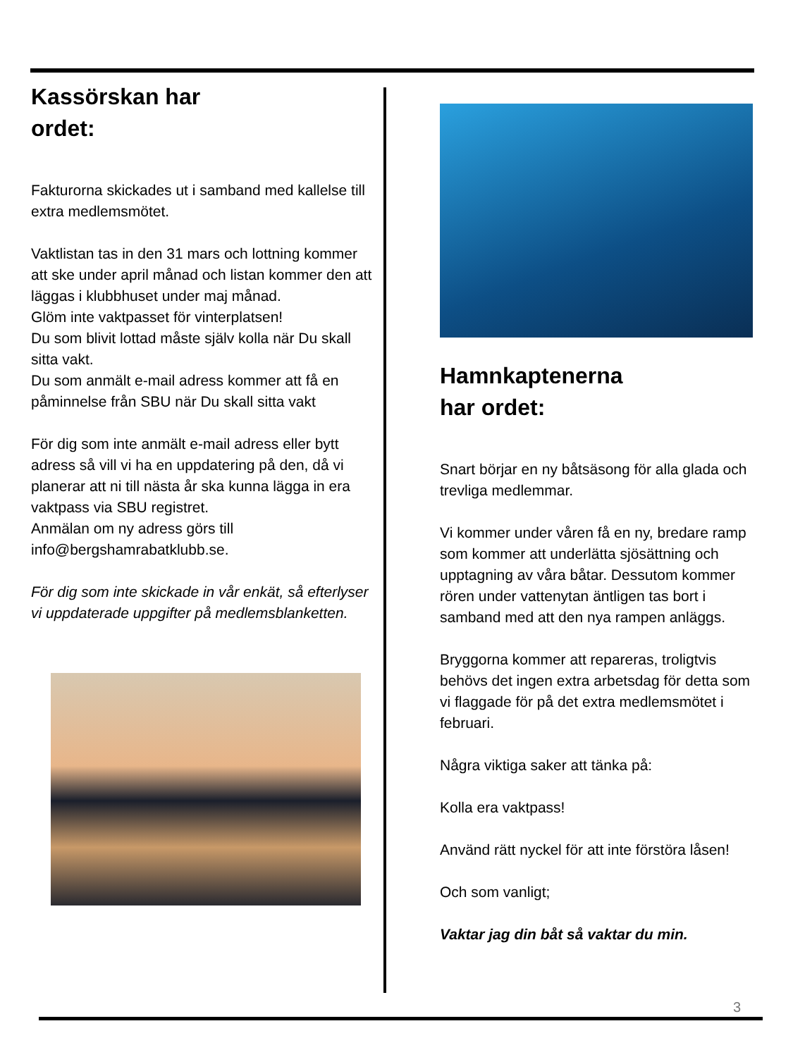Kassörskan har
ordet:
Fakturorna skickades ut i samband med kallelse till extra medlemsmötet.
Vaktlistan tas in den 31 mars och lottning kommer att ske under april månad och listan kommer den att läggas i klubbhuset under maj månad.
Glöm inte vaktpasset för vinterplatsen!
Du som blivit lottad måste själv kolla när Du skall sitta vakt.
Du som anmält e-mail adress kommer att få en påminnelse från SBU när Du skall sitta vakt
För dig som inte anmält e-mail adress eller bytt adress så vill vi ha en uppdatering på den, då vi planerar att ni till nästa år ska kunna lägga in era vaktpass via SBU registret.
Anmälan om ny adress görs till info@bergshamrabatklubb.se.
För dig som inte skickade in vår enkät, så efterlyser vi uppdaterade uppgifter på medlemsblanketten.
Hamnkaptenerna
har ordet:
Snart börjar en ny båtsäsong för alla glada och trevliga medlemmar.
Vi kommer under våren få en ny, bredare ramp som kommer att underlätta sjösättning och upptagning av våra båtar. Dessutom kommer rören under vattenytan äntligen tas bort i samband med att den nya rampen anläggs.
Bryggorna kommer att repareras, troligtvis behövs det ingen extra arbetsdag för detta som vi flaggade för på det extra medlemsmötet i februari.
Några viktiga saker att tänka på:
Kolla era vaktpass!
Använd rätt nyckel för att inte förstöra låsen!
Och som vanligt;
Vaktar jag din båt så vaktar du min.
3